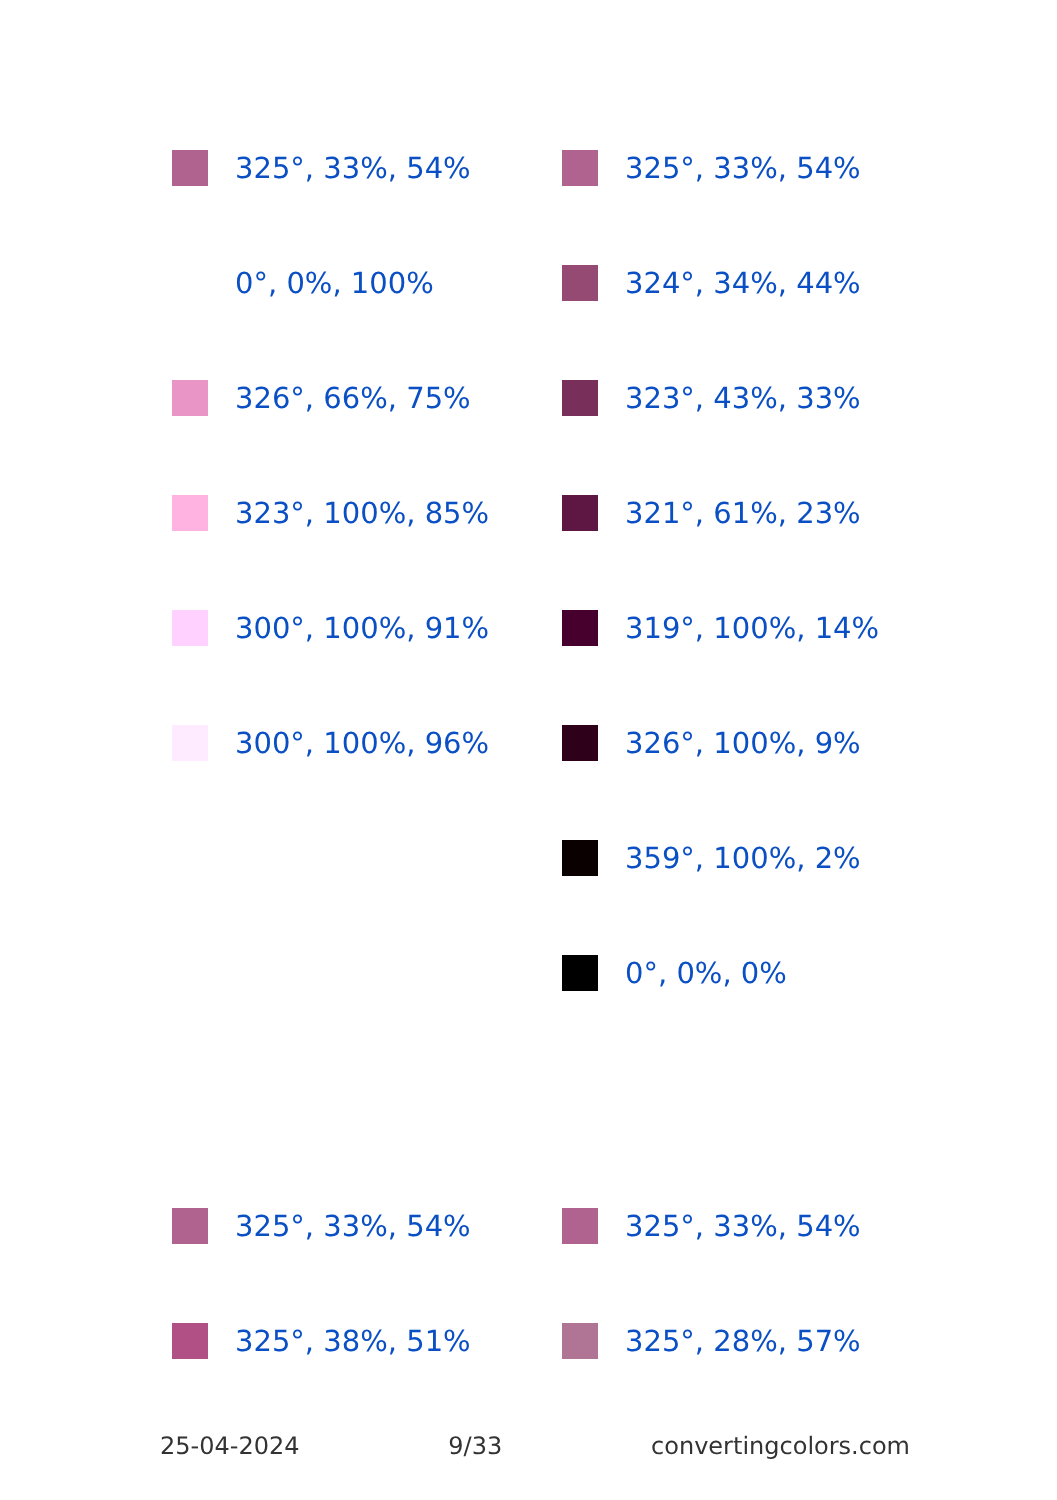325°, 33%, 54%
0°, 0%, 100%
326°, 66%, 75%
323°, 100%, 85%
300°, 100%, 91%
300°, 100%, 96%
325°, 33%, 54%
324°, 34%, 44%
323°, 43%, 33%
321°, 61%, 23%
319°, 100%, 14%
326°, 100%, 9%
359°, 100%, 2%
0°, 0%, 0%
325°, 33%, 54%
325°, 38%, 51%
325°, 33%, 54%
325°, 28%, 57%
25-04-2024 9/33 convertingcolors.com